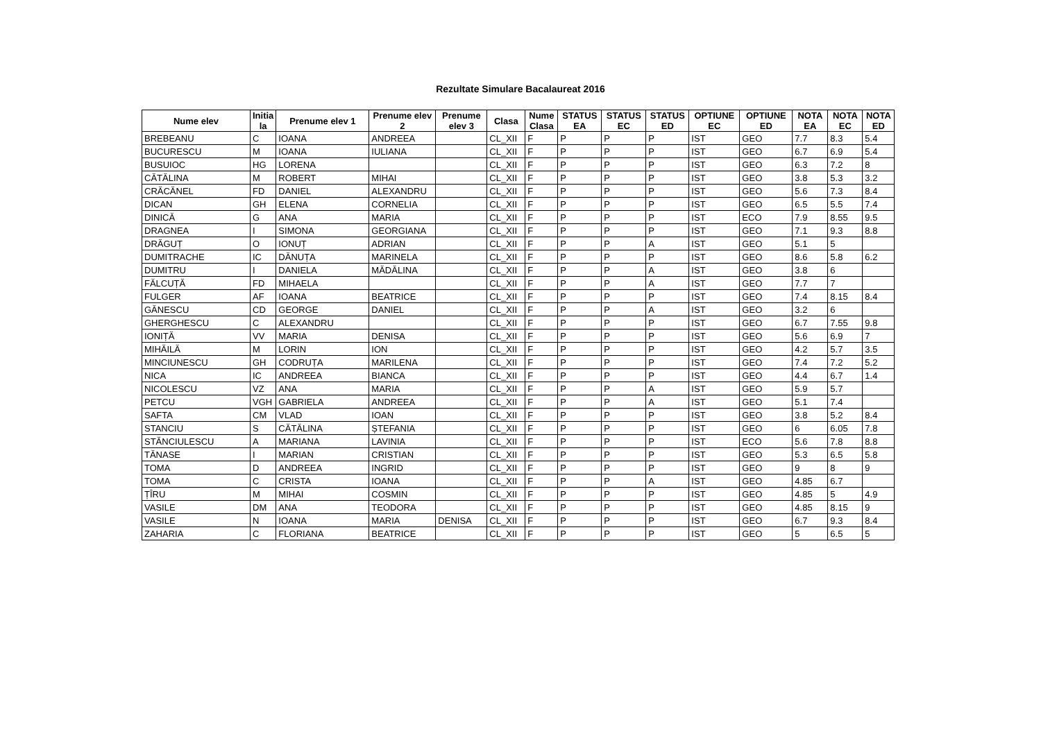Rezultate Simulare Bacalaureat 2016
| Nume elev | Initia la | Prenume elev 1 | Prenume elev 2 | Prenume elev 3 | Clasa | Nume Clasa | STATUS EA | STATUS EC | STATUS ED | OPTIUNE EC | OPTIUNE ED | NOTA EA | NOTA EC | NOTA ED |
| --- | --- | --- | --- | --- | --- | --- | --- | --- | --- | --- | --- | --- | --- | --- |
| BREBEANU | C | IOANA | ANDREEA | | CL_XII | F | P | P | P | IST | GEO | 7.7 | 8.3 | 5.4 |
| BUCURESCU | M | IOANA | IULIANA | | CL_XII | F | P | P | P | IST | GEO | 6.7 | 6.9 | 5.4 |
| BUSUIOC | HG | LORENA | | | CL_XII | F | P | P | P | IST | GEO | 6.3 | 7.2 | 8 |
| CĂTĂLINA | M | ROBERT | MIHAI | | CL_XII | F | P | P | P | IST | GEO | 3.8 | 5.3 | 3.2 |
| CRĂCĂNEL | FD | DANIEL | ALEXANDRU | | CL_XII | F | P | P | P | IST | GEO | 5.6 | 7.3 | 8.4 |
| DICAN | GH | ELENA | CORNELIA | | CL_XII | F | P | P | P | IST | GEO | 6.5 | 5.5 | 7.4 |
| DINICĂ | G | ANA | MARIA | | CL_XII | F | P | P | P | IST | ECO | 7.9 | 8.55 | 9.5 |
| DRAGNEA | I | SIMONA | GEORGIANA | | CL_XII | F | P | P | P | IST | GEO | 7.1 | 9.3 | 8.8 |
| DRĂGUȚ | O | IONUȚ | ADRIAN | | CL_XII | F | P | P | A | IST | GEO | 5.1 | 5 | |
| DUMITRACHE | IC | DĂNUȚA | MARINELA | | CL_XII | F | P | P | P | IST | GEO | 8.6 | 5.8 | 6.2 |
| DUMITRU | I | DANIELA | MĂDĂLINA | | CL_XII | F | P | P | A | IST | GEO | 3.8 | 6 | |
| FĂLCUȚĂ | FD | MIHAELA | | | CL_XII | F | P | P | A | IST | GEO | 7.7 | 7 | |
| FULGER | AF | IOANA | BEATRICE | | CL_XII | F | P | P | P | IST | GEO | 7.4 | 8.15 | 8.4 |
| GĂNESCU | CD | GEORGE | DANIEL | | CL_XII | F | P | P | A | IST | GEO | 3.2 | 6 | |
| GHERGHESCU | C | ALEXANDRU | | | CL_XII | F | P | P | P | IST | GEO | 6.7 | 7.55 | 9.8 |
| IONIȚĂ | VV | MARIA | DENISA | | CL_XII | F | P | P | P | IST | GEO | 5.6 | 6.9 | 7 |
| MIHĂILĂ | M | LORIN | ION | | CL_XII | F | P | P | P | IST | GEO | 4.2 | 5.7 | 3.5 |
| MINCIUNESCU | GH | CODRUȚA | MARILENA | | CL_XII | F | P | P | P | IST | GEO | 7.4 | 7.2 | 5.2 |
| NICA | IC | ANDREEA | BIANCA | | CL_XII | F | P | P | P | IST | GEO | 4.4 | 6.7 | 1.4 |
| NICOLESCU | VZ | ANA | MARIA | | CL_XII | F | P | P | A | IST | GEO | 5.9 | 5.7 | |
| PETCU | VGH | GABRIELA | ANDREEA | | CL_XII | F | P | P | A | IST | GEO | 5.1 | 7.4 | |
| SAFTA | CM | VLAD | IOAN | | CL_XII | F | P | P | P | IST | GEO | 3.8 | 5.2 | 8.4 |
| STANCIU | S | CĂTĂLINA | ȘTEFANIA | | CL_XII | F | P | P | P | IST | GEO | 6 | 6.05 | 7.8 |
| STĂNCIULESCU | A | MARIANA | LAVINIA | | CL_XII | F | P | P | P | IST | ECO | 5.6 | 7.8 | 8.8 |
| TĂNASE | I | MARIAN | CRISTIAN | | CL_XII | F | P | P | P | IST | GEO | 5.3 | 6.5 | 5.8 |
| TOMA | D | ANDREEA | INGRID | | CL_XII | F | P | P | P | IST | GEO | 9 | 8 | 9 |
| TOMA | C | CRISTA | IOANA | | CL_XII | F | P | P | A | IST | GEO | 4.85 | 6.7 | |
| ȚÎRU | M | MIHAI | COSMIN | | CL_XII | F | P | P | P | IST | GEO | 4.85 | 5 | 4.9 |
| VASILE | DM | ANA | TEODORA | | CL_XII | F | P | P | P | IST | GEO | 4.85 | 8.15 | 9 |
| VASILE | N | IOANA | MARIA | DENISA | CL_XII | F | P | P | P | IST | GEO | 6.7 | 9.3 | 8.4 |
| ZAHARIA | C | FLORIANA | BEATRICE | | CL_XII | F | P | P | P | IST | GEO | 5 | 6.5 | 5 |